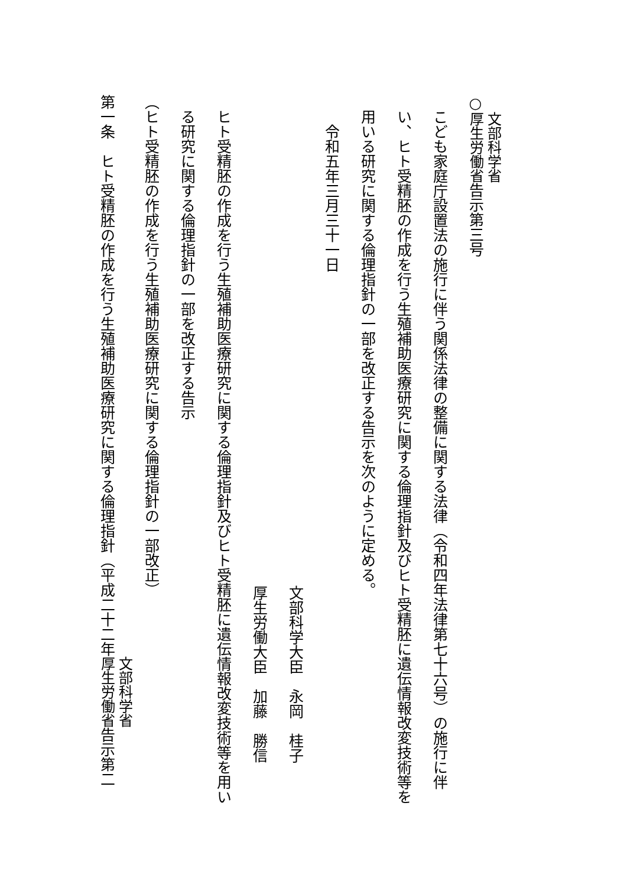○文部科学省
厚生労働省告示第三号
こども家庭庁設置法の施行に伴う関係法律の整備に関する法律（令和四年法律第七十六号）の施行に伴い、ヒト受精胚の作成を行う生殖補助医療研究に関する倫理指針及びヒト受精胚に遺伝情報改変技術等を用いる研究に関する倫理指針の一部を改正する告示を次のように定める。
令和五年三月三十一日
文部科学大臣　永岡　桂子
厚生労働大臣　加藤　勝信
ヒト受精胚の作成を行う生殖補助医療研究に関する倫理指針及びヒト受精胚に遺伝情報改変技術等を用いる研究に関する倫理指針の一部を改正する告示
（ヒト受精胚の作成を行う生殖補助医療研究に関する倫理指針の一部改正）
第一条　ヒト受精胚の作成を行う生殖補助医療研究に関する倫理指針（平成二十二年文部科学省
厚生労働省告示第二